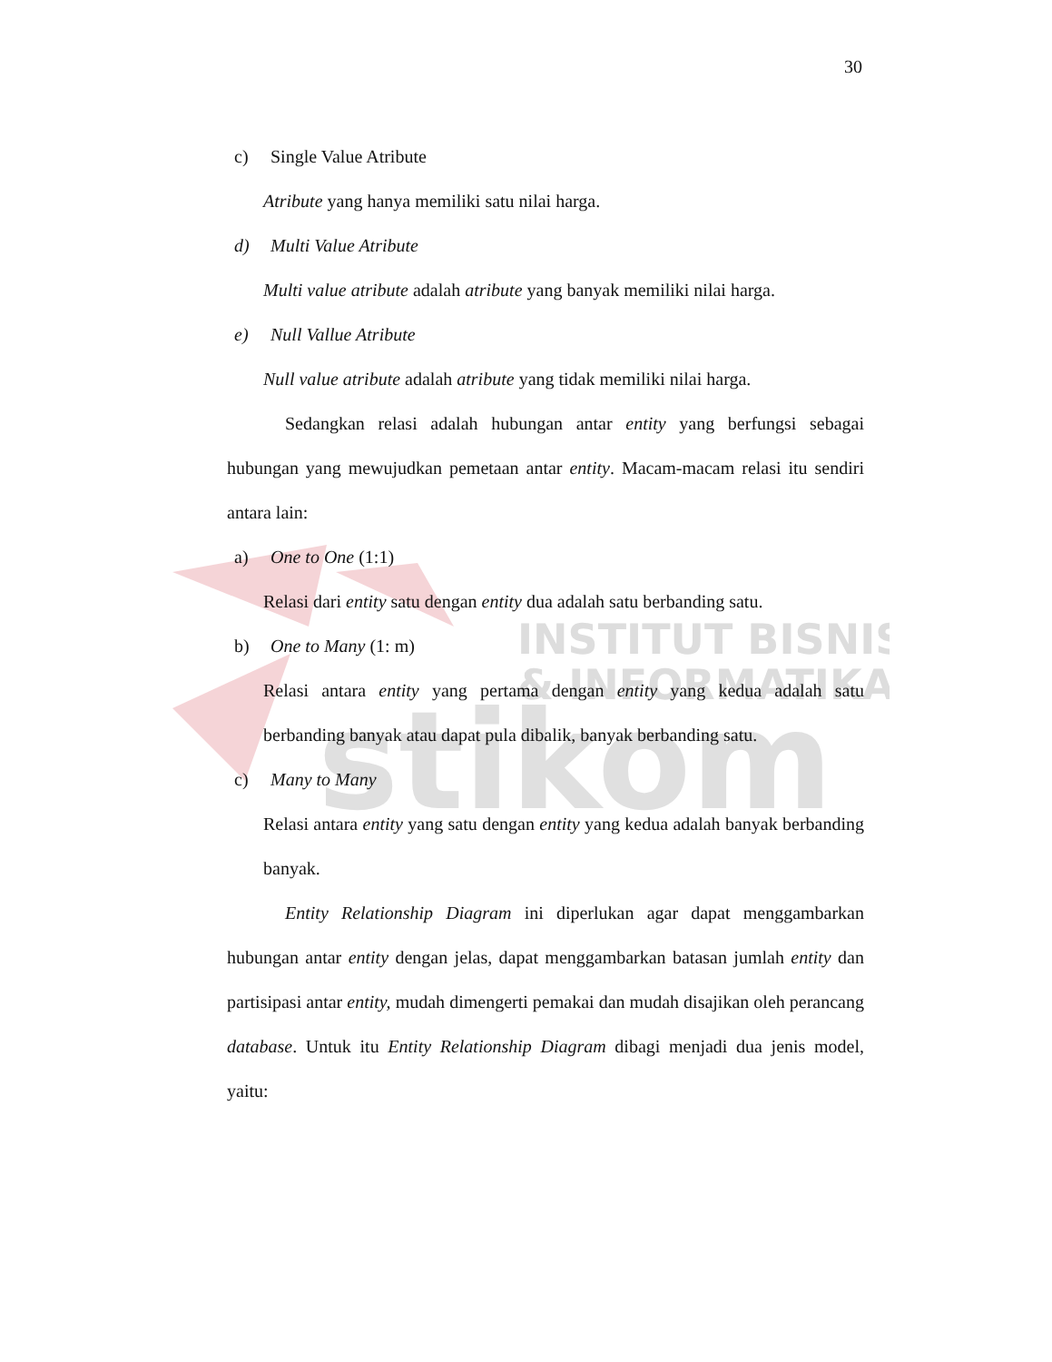INSTITUT BISNIS
& INFORMATIKA
stikom
30
c) Single Value Atribute
Atribute yang hanya memiliki satu nilai harga.
d) Multi Value Atribute
Multi value atribute adalah atribute yang banyak memiliki nilai harga.
e) Null Vallue Atribute
Null value atribute adalah atribute yang tidak memiliki nilai harga.
Sedangkan relasi adalah hubungan antar entity yang berfungsi sebagai hubungan yang mewujudkan pemetaan antar entity. Macam-macam relasi itu sendiri antara lain:
a) One to One (1:1)
Relasi dari entity satu dengan entity dua adalah satu berbanding satu.
b) One to Many (1: m)
Relasi antara entity yang pertama dengan entity yang kedua adalah satu berbanding banyak atau dapat pula dibalik, banyak berbanding satu.
c) Many to Many
Relasi antara entity yang satu dengan entity yang kedua adalah banyak berbanding banyak.
Entity Relationship Diagram ini diperlukan agar dapat menggambarkan hubungan antar entity dengan jelas, dapat menggambarkan batasan jumlah entity dan partisipasi antar entity, mudah dimengerti pemakai dan mudah disajikan oleh perancang database. Untuk itu Entity Relationship Diagram dibagi menjadi dua jenis model, yaitu: